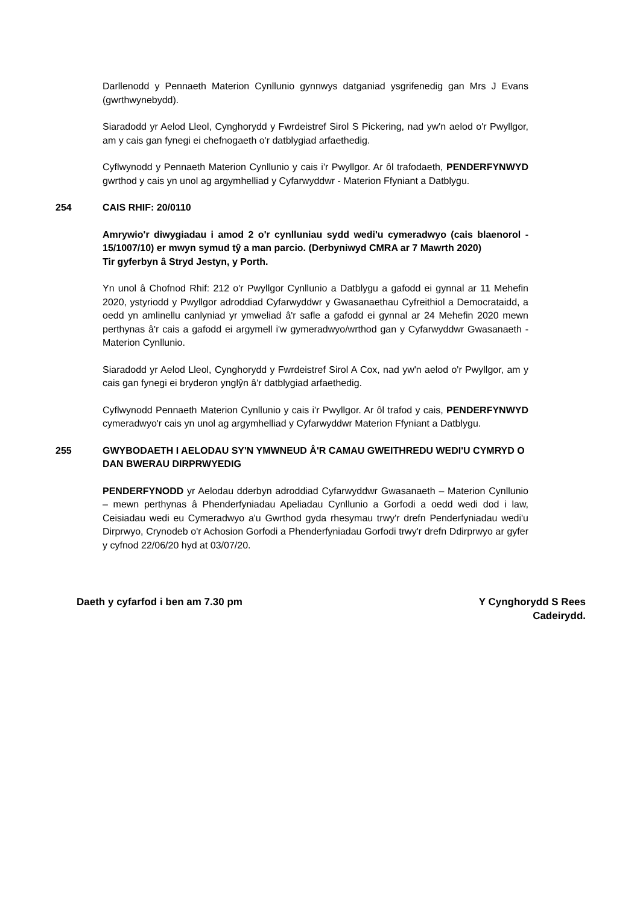Darllenodd y Pennaeth Materion Cynllunio gynnwys datganiad ysgrifenedig gan Mrs J Evans (gwrthwynebydd).
Siaradodd yr Aelod Lleol, Cynghorydd y Fwrdeistref Sirol S Pickering, nad yw'n aelod o'r Pwyllgor, am y cais gan fynegi ei chefnogaeth o'r datblygiad arfaethedig.
Cyflwynodd y Pennaeth Materion Cynllunio y cais i'r Pwyllgor. Ar ôl trafodaeth, PENDERFYNWYD gwrthod y cais yn unol ag argymhelliad y Cyfarwyddwr - Materion Ffyniant a Datblygu.
254 CAIS RHIF: 20/0110
Amrywio'r diwygiadau i amod 2 o'r cynlluniau sydd wedi'u cymeradwyo (cais blaenorol - 15/1007/10) er mwyn symud tŷ a man parcio. (Derbyniwyd CMRA ar 7 Mawrth 2020)
Tir gyferbyn â Stryd Jestyn, y Porth.
Yn unol â Chofnod Rhif: 212 o'r Pwyllgor Cynllunio a Datblygu a gafodd ei gynnal ar 11 Mehefin 2020, ystyriodd y Pwyllgor adroddiad Cyfarwyddwr y Gwasanaethau Cyfreithiol a Democrataidd, a oedd yn amlinellu canlyniad yr ymweliad â'r safle a gafodd ei gynnal ar 24 Mehefin 2020 mewn perthynas â'r cais a gafodd ei argymell i'w gymeradwyo/wrthod gan y Cyfarwyddwr Gwasanaeth - Materion Cynllunio.
Siaradodd yr Aelod Lleol, Cynghorydd y Fwrdeistref Sirol A Cox, nad yw'n aelod o'r Pwyllgor, am y cais gan fynegi ei bryderon ynglŷn â'r datblygiad arfaethedig.
Cyflwynodd Pennaeth Materion Cynllunio y cais i'r Pwyllgor. Ar ôl trafod y cais, PENDERFYNWYD cymeradwyo'r cais yn unol ag argymhelliad y Cyfarwyddwr Materion Ffyniant a Datblygu.
255 GWYBODAETH I AELODAU SY'N YMWNEUD Â'R CAMAU GWEITHREDU WEDI'U CYMRYD O DAN BWERAU DIRPRWYEDIG
PENDERFYNODD yr Aelodau dderbyn adroddiad Cyfarwyddwr Gwasanaeth – Materion Cynllunio – mewn perthynas â Phenderfyniadau Apeliadau Cynllunio a Gorfodi a oedd wedi dod i law, Ceisiadau wedi eu Cymeradwyo a'u Gwrthod gyda rhesymau trwy'r drefn Penderfyniadau wedi'u Dirprwyo, Crynodeb o'r Achosion Gorfodi a Phenderfyniadau Gorfodi trwy'r drefn Ddirprwyo ar gyfer y cyfnod 22/06/20 hyd at 03/07/20.
Daeth y cyfarfod i ben am 7.30 pm
Y Cynghorydd S Rees
Cadeirydd.